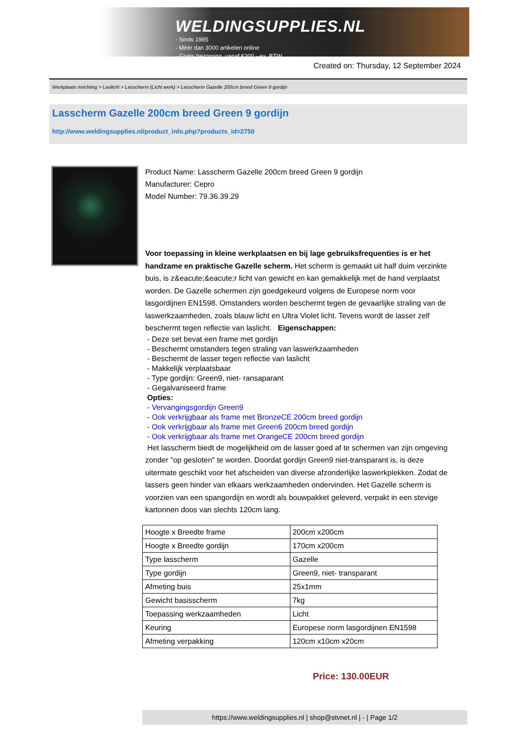WELDINGSUPPLIES.NL
- Sinds 1985
- Méér dan 3000 artikelen online
- Gratis bezorging, vanaf €200,--ex. BTW
Created on: Thursday, 12 September 2024
Werkplaats inrichting > Laslicht > Lasscherm (Licht werk) > Lasscherm Gazelle 200cm breed Green 9 gordijn
Lasscherm Gazelle 200cm breed Green 9 gordijn
http://www.weldingsupplies.nl/product_info.php?products_id=2750
Product Name: Lasscherm Gazelle 200cm breed Green 9 gordijn
Manufacturer: Cepro
Model Number: 79.36.39.29
Voor toepassing in kleine werkplaatsen en bij lage gebruiksfrequenties is er het handzame en praktische Gazelle scherm. Het scherm is gemaakt uit half duim verzinkte buis, is z&eacute;&eacute;r licht van gewicht en kan gemakkelijk met de hand verplaatst worden. De Gazelle schermen zijn goedgekeurd volgens de Europese norm voor lasgordijnen EN1598. Omstanders worden beschermt tegen de gevaarlijke straling van de laswerkzaamheden, zoals blauw licht en Ultra Violet licht. Tevens wordt de lasser zelf beschermt tegen reflectie van laslicht. Eigenschappen:
- Deze set bevat een frame met gordijn
- Beschermt omstanders tegen straling van laswerkzaamheden
- Beschermt de lasser tegen reflectie van laslicht
- Makkelijk verplaatsbaar
- Type gordijn: Green9, niet- ransaparant
- Gegalvaniseerd frame
Opties:
- Vervangingsgordijn Green9
- Ook verkrijgbaar als frame met BronzeCE 200cm breed gordijn
- Ook verkrijgbaar als frame met Green6 200cm breed gordijn
- Ook verkrijgbaar als frame met OrangeCE 200cm breed gordijn
Het lasscherm biedt de mogelijkheid om de lasser goed af te schermen van zijn omgeving zonder "op gesloten" te worden. Doordat gordijn Green9 niet-transparant is, is deze uitermate geschikt voor het afscheiden van diverse afzonderlijke laswerkplekken. Zodat de lassers geen hinder van elkaars werkzaamheden ondervinden. Het Gazelle scherm is voorzien van een spangordijn en wordt als bouwpakket geleverd, verpakt in een stevige kartonnen doos van slechts 120cm lang.
| Hoogte x Breedte frame | 200cm x200cm |
| Hoogte x Breedte gordijn | 170cm x200cm |
| Type lasscherm | Gazelle |
| Type gordijn | Green9, niet- transparant |
| Afmeting buis | 25x1mm |
| Gewicht basisscherm | 7kg |
| Toepassing werkzaamheden | Licht |
| Keuring | Europese norm lasgordijnen EN1598 |
| Afmeting verpakking | 120cm x10cm x20cm |
Price: 130.00EUR
https://www.weldingsupplies.nl | shop@stvnet.nl | - | Page 1/2